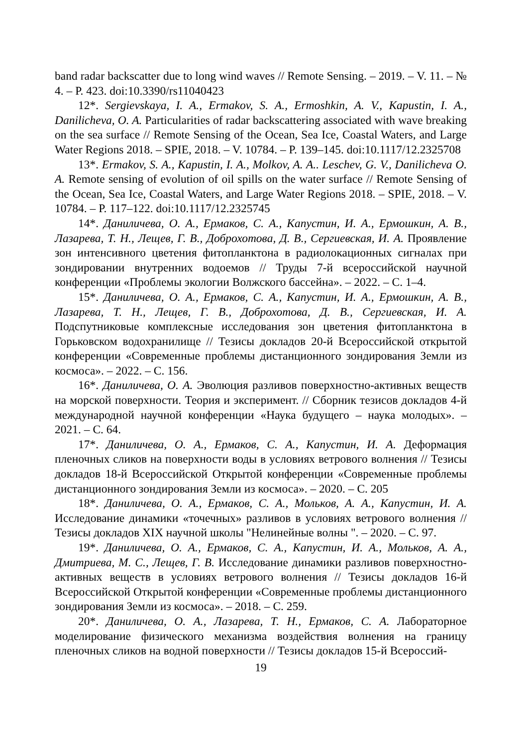band radar backscatter due to long wind waves // Remote Sensing. – 2019. – V. 11. – № 4. – P. 423. doi:10.3390/rs11040423
12*. Sergievskaya, I. A., Ermakov, S. A., Ermoshkin, A. V., Kapustin, I. A., Danilicheva, O. A. Particularities of radar backscattering associated with wave breaking on the sea surface // Remote Sensing of the Ocean, Sea Ice, Coastal Waters, and Large Water Regions 2018. – SPIE, 2018. – V. 10784. – P. 139–145. doi:10.1117/12.2325708
13*. Ermakov, S. A., Kapustin, I. A., Molkov, A. A.. Leschev, G. V., Danilicheva O. A. Remote sensing of evolution of oil spills on the water surface // Remote Sensing of the Ocean, Sea Ice, Coastal Waters, and Large Water Regions 2018. – SPIE, 2018. – V. 10784. – P. 117–122. doi:10.1117/12.2325745
14*. Даниличева, О. А., Ермаков, С. А., Капустин, И. А., Ермошкин, А. В., Лазарева, Т. Н., Лещев, Г. В., Доброхотова, Д. В., Сергиевская, И. А. Проявление зон интенсивного цветения фитопланктона в радиолокационных сигналах при зондировании внутренних водоемов // Труды 7-й всероссийской научной конференции «Проблемы экологии Волжского бассейна». – 2022. – С. 1–4.
15*. Даниличева, О. А., Ермаков, С. А., Капустин, И. А., Ермошкин, А. В., Лазарева, Т. Н., Лещев, Г. В., Доброхотова, Д. В., Сергиевская, И. А. Подспутниковые комплексные исследования зон цветения фитопланктона в Горьковском водохранилище // Тезисы докладов 20-й Всероссийской открытой конференции «Современные проблемы дистанционного зондирования Земли из космоса». – 2022. – С. 156.
16*. Даниличева, О. А. Эволюция разливов поверхностно-активных веществ на морской поверхности. Теория и эксперимент. // Сборник тезисов докладов 4-й международной научной конференции «Наука будущего – наука молодых». – 2021. – С. 64.
17*. Даниличева, О. А., Ермаков, С. А., Капустин, И. А. Деформация пленочных сликов на поверхности воды в условиях ветрового волнения // Тезисы докладов 18-й Всероссийской Открытой конференции «Современные проблемы дистанционного зондирования Земли из космоса». – 2020. – С. 205
18*. Даниличева, О. А., Ермаков, С. А., Мольков, А. А., Капустин, И. А. Исследование динамики «точечных» разливов в условиях ветрового волнения // Тезисы докладов XIX научной школы "Нелинейные волны ". – 2020. – С. 97.
19*. Даниличева, О. А., Ермаков, С. А., Капустин, И. А., Мольков, А. А., Дмитриева, М. С., Лещев, Г. В. Исследование динамики разливов поверхностно-активных веществ в условиях ветрового волнения // Тезисы докладов 16-й Всероссийской Открытой конференции «Современные проблемы дистанционного зондирования Земли из космоса». – 2018. – С. 259.
20*. Даниличева, О. А., Лазарева, Т. Н., Ермаков, С. А. Лабораторное моделирование физического механизма воздействия волнения на границу пленочных сликов на водной поверхности // Тезисы докладов 15-й Всероссий-
19